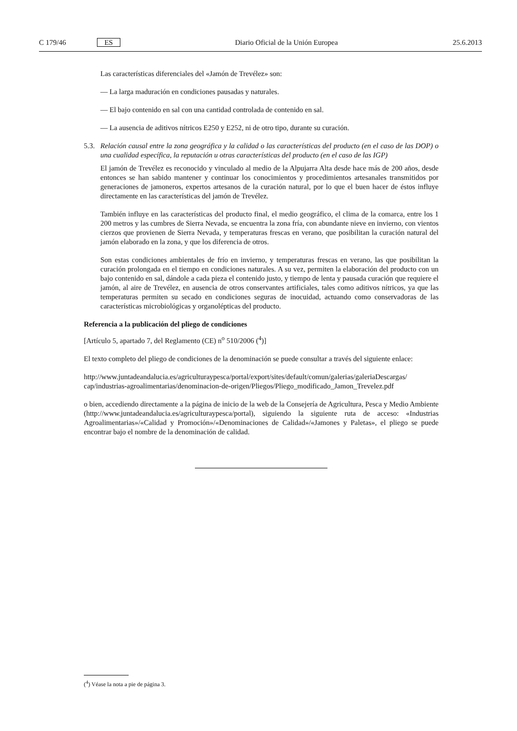C 179/46 ES Diario Oficial de la Unión Europea 25.6.2013
Las características diferenciales del «Jamón de Trevélez» son:
— La larga maduración en condiciones pausadas y naturales.
— El bajo contenido en sal con una cantidad controlada de contenido en sal.
— La ausencia de aditivos nítricos E250 y E252, ni de otro tipo, durante su curación.
5.3. Relación causal entre la zona geográfica y la calidad o las características del producto (en el caso de las DOP) o una cualidad específica, la reputación u otras características del producto (en el caso de las IGP)
El jamón de Trevélez es reconocido y vinculado al medio de la Alpujarra Alta desde hace más de 200 años, desde entonces se han sabido mantener y continuar los conocimientos y procedimientos artesanales transmitidos por generaciones de jamoneros, expertos artesanos de la curación natural, por lo que el buen hacer de éstos influye directamente en las características del jamón de Trevélez.
También influye en las características del producto final, el medio geográfico, el clima de la comarca, entre los 1 200 metros y las cumbres de Sierra Nevada, se encuentra la zona fría, con abundante nieve en invierno, con vientos cierzos que provienen de Sierra Nevada, y temperaturas frescas en verano, que posibilitan la curación natural del jamón elaborado en la zona, y que los diferencia de otros.
Son estas condiciones ambientales de frío en invierno, y temperaturas frescas en verano, las que posibilitan la curación prolongada en el tiempo en condiciones naturales. A su vez, permiten la elaboración del producto con un bajo contenido en sal, dándole a cada pieza el contenido justo, y tiempo de lenta y pausada curación que requiere el jamón, al aire de Trevélez, en ausencia de otros conservantes artificiales, tales como aditivos nítricos, ya que las temperaturas permiten su secado en condiciones seguras de inocuidad, actuando como conservadoras de las características microbiológicas y organolépticas del producto.
Referencia a la publicación del pliego de condiciones
[Artículo 5, apartado 7, del Reglamento (CE) n<sup>o</sup> 510/2006 (<sup>4</sup>)]
El texto completo del pliego de condiciones de la denominación se puede consultar a través del siguiente enlace:
http://www.juntadeandalucia.es/agriculturaypesca/portal/export/sites/default/comun/galerias/galeriaDescargas/ cap/industrias-agroalimentarias/denominacion-de-origen/Pliegos/Pliego_modificado_Jamon_Trevelez.pdf
o bien, accediendo directamente a la página de inicio de la web de la Consejería de Agricultura, Pesca y Medio Ambiente (http://www.juntadeandalucia.es/agriculturaypesca/portal), siguiendo la siguiente ruta de acceso: «Industrias Agroalimentarias»/«Calidad y Promoción»/«Denominaciones de Calidad»/«Jamones y Paletas», el pliego se puede encontrar bajo el nombre de la denominación de calidad.
(<sup>4</sup>) Véase la nota a pie de página 3.